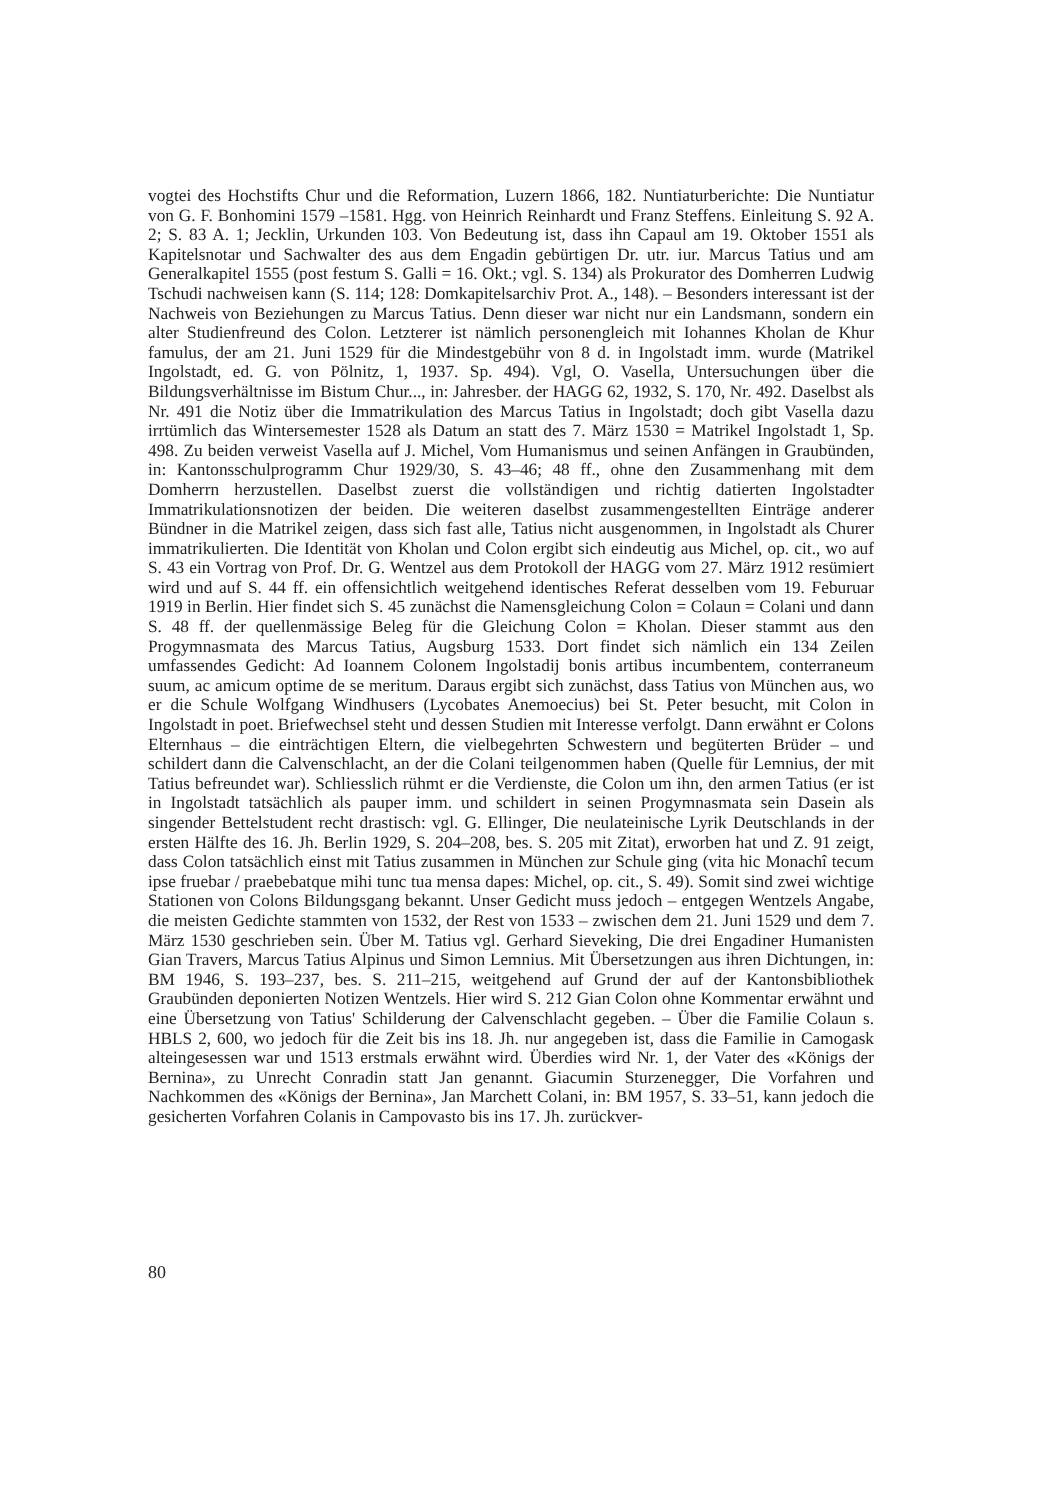vogtei des Hochstifts Chur und die Reformation, Luzern 1866, 182. Nuntiaturberichte: Die Nuntiatur von G. F. Bonhomini 1579 –1581. Hgg. von Heinrich Reinhardt und Franz Steffens. Einleitung S. 92 A. 2; S. 83 A. 1; Jecklin, Urkunden 103. Von Bedeutung ist, dass ihn Capaul am 19. Oktober 1551 als Kapitelsnotar und Sachwalter des aus dem Engadin gebürtigen Dr. utr. iur. Marcus Tatius und am Generalkapitel 1555 (post festum S. Galli = 16. Okt.; vgl. S. 134) als Prokurator des Domherren Ludwig Tschudi nachweisen kann (S. 114; 128: Domkapitelsarchiv Prot. A., 148). – Besonders interessant ist der Nachweis von Beziehungen zu Marcus Tatius. Denn dieser war nicht nur ein Landsmann, sondern ein alter Studienfreund des Colon. Letzterer ist nämlich personengleich mit Iohannes Kholan de Khur famulus, der am 21. Juni 1529 für die Mindestgebühr von 8 d. in Ingolstadt imm. wurde (Matrikel Ingolstadt, ed. G. von Pölnitz, 1, 1937. Sp. 494). Vgl, O. Vasella, Untersuchungen über die Bildungsverhältnisse im Bistum Chur..., in: Jahresber. der HAGG 62, 1932, S. 170, Nr. 492. Daselbst als Nr. 491 die Notiz über die Immatrikulation des Marcus Tatius in Ingolstadt; doch gibt Vasella dazu irrtümlich das Wintersemester 1528 als Datum an statt des 7. März 1530 = Matrikel Ingolstadt 1, Sp. 498. Zu beiden verweist Vasella auf J. Michel, Vom Humanismus und seinen Anfängen in Graubünden, in: Kantonsschulprogramm Chur 1929/30, S. 43–46; 48 ff., ohne den Zusammenhang mit dem Domherrn herzustellen. Daselbst zuerst die vollständigen und richtig datierten Ingolstadter Immatrikulationsnotizen der beiden. Die weiteren daselbst zusammengestellten Einträge anderer Bündner in die Matrikel zeigen, dass sich fast alle, Tatius nicht ausgenommen, in Ingolstadt als Churer immatrikulierten. Die Identität von Kholan und Colon ergibt sich eindeutig aus Michel, op. cit., wo auf S. 43 ein Vortrag von Prof. Dr. G. Wentzel aus dem Protokoll der HAGG vom 27. März 1912 resümiert wird und auf S. 44 ff. ein offensichtlich weitgehend identisches Referat desselben vom 19. Feburuar 1919 in Berlin. Hier findet sich S. 45 zunächst die Namensgleichung Colon = Colaun = Colani und dann S. 48 ff. der quellenmässige Beleg für die Gleichung Colon = Kholan. Dieser stammt aus den Progymnasmata des Marcus Tatius, Augsburg 1533. Dort findet sich nämlich ein 134 Zeilen umfassendes Gedicht: Ad Ioannem Colonem Ingolstadij bonis artibus incumbentem, conterraneum suum, ac amicum optime de se meritum. Daraus ergibt sich zunächst, dass Tatius von München aus, wo er die Schule Wolfgang Windhusers (Lycobates Anemoecius) bei St. Peter besucht, mit Colon in Ingolstadt in poet. Briefwechsel steht und dessen Studien mit Interesse verfolgt. Dann erwähnt er Colons Elternhaus – die einträchtigen Eltern, die vielbegehrten Schwestern und begüterten Brüder – und schildert dann die Calvenschlacht, an der die Colani teilgenommen haben (Quelle für Lemnius, der mit Tatius befreundet war). Schliesslich rühmt er die Verdienste, die Colon um ihn, den armen Tatius (er ist in Ingolstadt tatsächlich als pauper imm. und schildert in seinen Progymnasmata sein Dasein als singender Bettelstudent recht drastisch: vgl. G. Ellinger, Die neulateinische Lyrik Deutschlands in der ersten Hälfte des 16. Jh. Berlin 1929, S. 204–208, bes. S. 205 mit Zitat), erworben hat und Z. 91 zeigt, dass Colon tatsächlich einst mit Tatius zusammen in München zur Schule ging (vita hic Monachî tecum ipse fruebar / praebebatque mihi tunc tua mensa dapes: Michel, op. cit., S. 49). Somit sind zwei wichtige Stationen von Colons Bildungsgang bekannt. Unser Gedicht muss jedoch – entgegen Wentzels Angabe, die meisten Gedichte stammten von 1532, der Rest von 1533 – zwischen dem 21. Juni 1529 und dem 7. März 1530 geschrieben sein. Über M. Tatius vgl. Gerhard Sieveking, Die drei Engadiner Humanisten Gian Travers, Marcus Tatius Alpinus und Simon Lemnius. Mit Übersetzungen aus ihren Dichtungen, in: BM 1946, S. 193–237, bes. S. 211–215, weitgehend auf Grund der auf der Kantonsbibliothek Graubünden deponierten Notizen Wentzels. Hier wird S. 212 Gian Colon ohne Kommentar erwähnt und eine Übersetzung von Tatius' Schilderung der Calvenschlacht gegeben. – Über die Familie Colaun s. HBLS 2, 600, wo jedoch für die Zeit bis ins 18. Jh. nur angegeben ist, dass die Familie in Camogask alteingesessen war und 1513 erstmals erwähnt wird. Überdies wird Nr. 1, der Vater des «Königs der Bernina», zu Unrecht Conradin statt Jan genannt. Giacumin Sturzenegger, Die Vorfahren und Nachkommen des «Königs der Bernina», Jan Marchett Colani, in: BM 1957, S. 33–51, kann jedoch die gesicherten Vorfahren Colanis in Campovasto bis ins 17. Jh. zurückver-
80